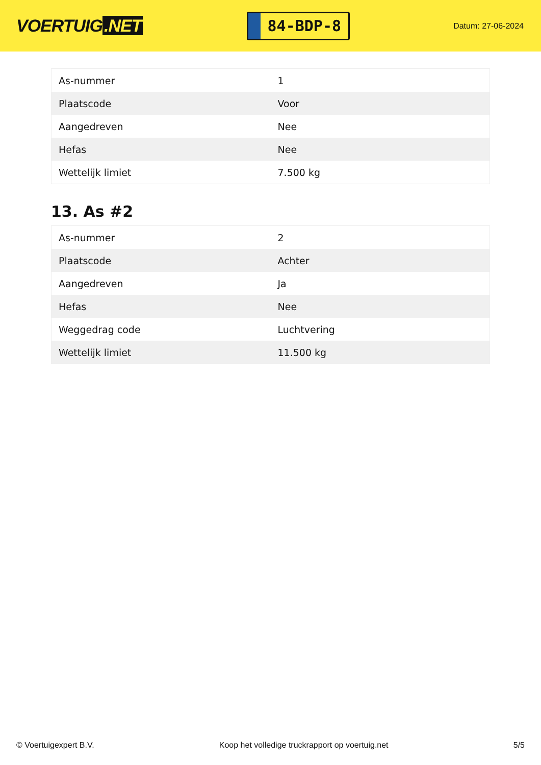VOERTUIG.NET
84-BDP-8
Datum: 27-06-2024
| As-nummer | 1 |
| Plaatscode | Voor |
| Aangedreven | Nee |
| Hefas | Nee |
| Wettelijk limiet | 7.500 kg |
13. As #2
| As-nummer | 2 |
| Plaatscode | Achter |
| Aangedreven | Ja |
| Hefas | Nee |
| Weggedrag code | Luchtvering |
| Wettelijk limiet | 11.500 kg |
© Voertuigexpert B.V. Koop het volledige truckrapport op voertuig.net 5/5